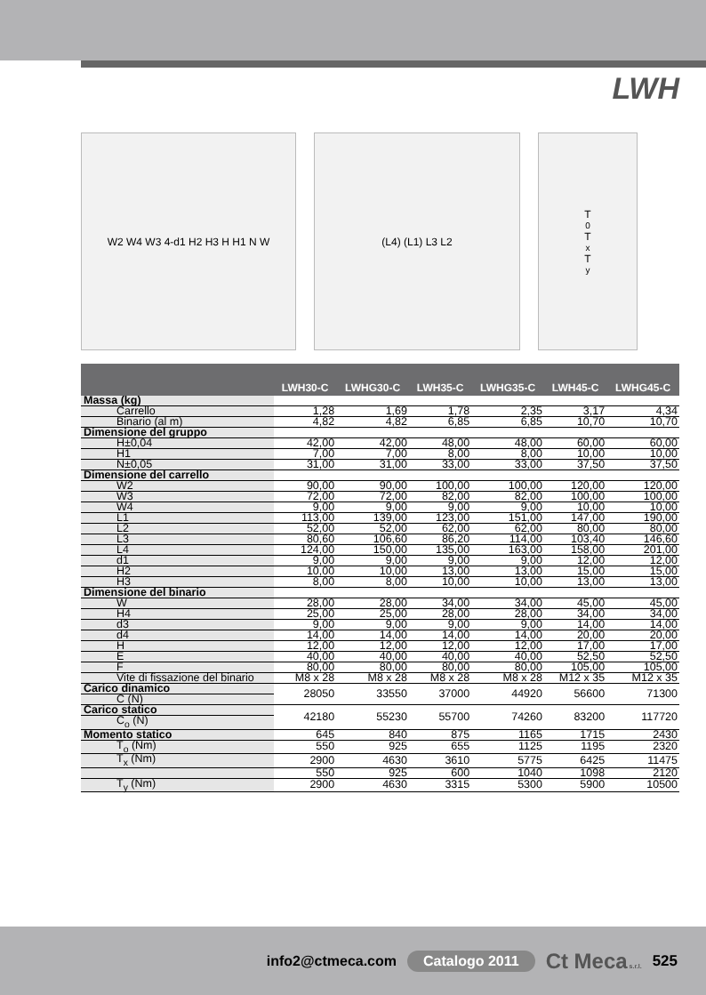LWH
W2 W4 W3 4-d1 H2 H3 H H1 N W (L4) (L1) L3 L2 T<sub>0</sub> T<sub>x</sub> T<sub>y</sub>
| | LWH30-C | LWHG30-C | LWH35-C | LWHG35-C | LWH45-C | LWHG45-C |
| --- | --- | --- | --- | --- | --- | --- |
| Massa (kg) | | | | | | |
| Carrello | 1,28 | 1,69 | 1,78 | 2,35 | 3,17 | 4,34 |
| Binario (al m) | 4,82 | 4,82 | 6,85 | 6,85 | 10,70 | 10,70 |
| Dimensione del gruppo | | | | | | |
| H±0,04 | 42,00 | 42,00 | 48,00 | 48,00 | 60,00 | 60,00 |
| H1 | 7,00 | 7,00 | 8,00 | 8,00 | 10,00 | 10,00 |
| N±0,05 | 31,00 | 31,00 | 33,00 | 33,00 | 37,50 | 37,50 |
| Dimensione del carrello | | | | | | |
| W2 | 90,00 | 90,00 | 100,00 | 100,00 | 120,00 | 120,00 |
| W3 | 72,00 | 72,00 | 82,00 | 82,00 | 100,00 | 100,00 |
| W4 | 9,00 | 9,00 | 9,00 | 9,00 | 10,00 | 10,00 |
| L1 | 113,00 | 139,00 | 123,00 | 151,00 | 147,00 | 190,00 |
| L2 | 52,00 | 52,00 | 62,00 | 62,00 | 80,00 | 80,00 |
| L3 | 80,60 | 106,60 | 86,20 | 114,00 | 103,40 | 146,60 |
| L4 | 124,00 | 150,00 | 135,00 | 163,00 | 158,00 | 201,00 |
| d1 | 9,00 | 9,00 | 9,00 | 9,00 | 12,00 | 12,00 |
| H2 | 10,00 | 10,00 | 13,00 | 13,00 | 15,00 | 15,00 |
| H3 | 8,00 | 8,00 | 10,00 | 10,00 | 13,00 | 13,00 |
| Dimensione del binario | | | | | | |
| W | 28,00 | 28,00 | 34,00 | 34,00 | 45,00 | 45,00 |
| H4 | 25,00 | 25,00 | 28,00 | 28,00 | 34,00 | 34,00 |
| d3 | 9,00 | 9,00 | 9,00 | 9,00 | 14,00 | 14,00 |
| d4 | 14,00 | 14,00 | 14,00 | 14,00 | 20,00 | 20,00 |
| H | 12,00 | 12,00 | 12,00 | 12,00 | 17,00 | 17,00 |
| E | 40,00 | 40,00 | 40,00 | 40,00 | 52,50 | 52,50 |
| F | 80,00 | 80,00 | 80,00 | 80,00 | 105,00 | 105,00 |
| Vite di fissazione del binario | M8 x 28 | M8 x 28 | M8 x 28 | M8 x 28 | M12 x 35 | M12 x 35 |
| Carico dinamico | 28050 | 33550 | 37000 | 44920 | 56600 | 71300 |
| C (N) | | | | | | |
| Carico statico | 42180 | 55230 | 55700 | 74260 | 83200 | 117720 |
| C<sub>o</sub> (N) | | | | | | |
| Momento statico | 645 | 840 | 875 | 1165 | 1715 | 2430 |
| T<sub>o</sub> (Nm) | 550 | 925 | 655 | 1125 | 1195 | 2320 |
| T<sub>x</sub> (Nm) | 2900 | 4630 | 3610 | 5775 | 6425 | 11475 |
| | 550 | 925 | 600 | 1040 | 1098 | 2120 |
| T<sub>y</sub> (Nm) | 2900 | 4630 | 3315 | 5300 | 5900 | 10500 |
info2@ctmeca.com Catalogo 2011 Ct Meca s.r.l. 525